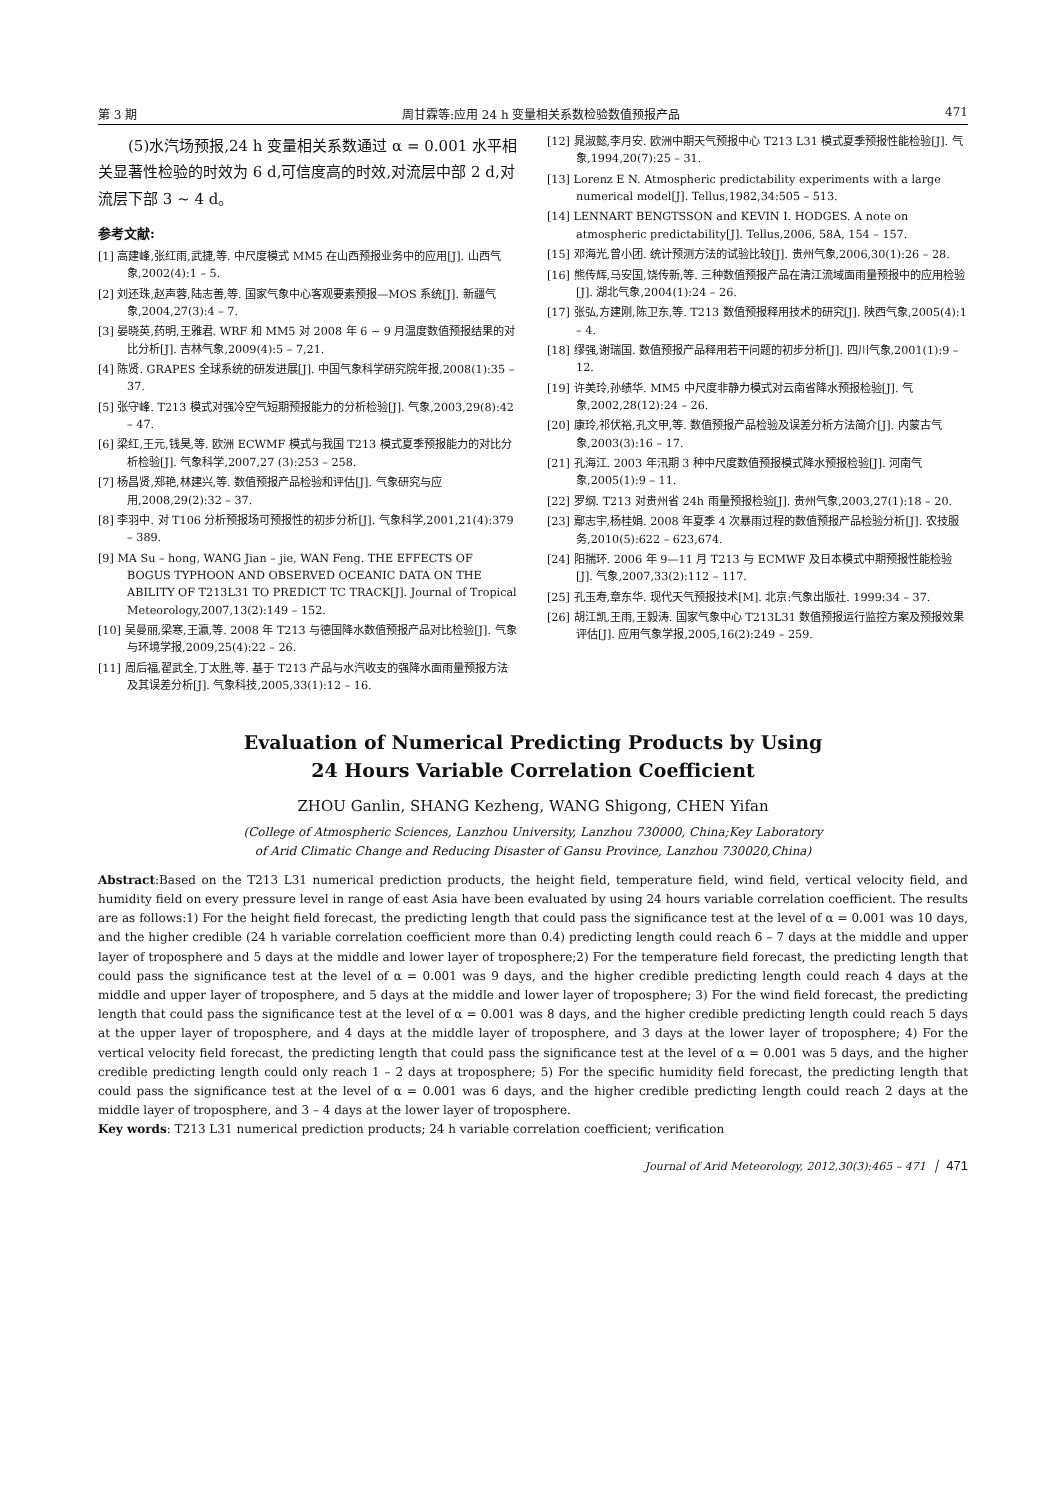第 3 期 周甘霖等:应用 24 h 变量相关系数检验数值预报产品 471
(5)水汽场预报,24 h 变量相关系数通过 α = 0.001 水平相关显著性检验的时效为 6 d,可信度高的时效,对流层中部 2 d,对流层下部 3 ~ 4 d。
参考文献:
[1] 高建峰,张红雨,武捷,等. 中尺度模式 MM5 在山西预报业务中的应用[J]. 山西气象,2002(4):1 – 5.
[2] 刘还珠,赵声蓉,陆志善,等. 国家气象中心客观要素预报—MOS 系统[J]. 新疆气象,2004,27(3):4 – 7.
[3] 晏晓英,药明,王雅君. WRF 和 MM5 对 2008 年 6 ~ 9 月温度数值预报结果的对比分析[J]. 吉林气象,2009(4):5 – 7,21.
[4] 陈贤. GRAPES 全球系统的研发进展[J]. 中国气象科学研究院年报,2008(1):35 – 37.
[5] 张守峰. T213 模式对强冷空气短期预报能力的分析检验[J]. 气象,2003,29(8):42 – 47.
[6] 梁红,王元,钱昊,等. 欧洲 ECWMF 模式与我国 T213 模式夏季预报能力的对比分析检验[J]. 气象科学,2007,27 (3):253 – 258.
[7] 杨昌贤,郑艳,林建兴,等. 数值预报产品检验和评估[J]. 气象研究与应用,2008,29(2):32 – 37.
[8] 李羽中. 对 T106 分析预报场可预报性的初步分析[J]. 气象科学,2001,21(4):379 – 389.
[9] MA Su – hong, WANG Jian – jie, WAN Feng. THE EFFECTS OF BOGUS TYPHOON AND OBSERVED OCEANIC DATA ON THE ABILITY OF T213L31 TO PREDICT TC TRACK[J]. Journal of Tropical Meteorology,2007,13(2):149 – 152.
[10] 吴曼丽,梁寒,王瀛,等. 2008 年 T213 与德国降水数值预报产品对比检验[J]. 气象与环境学报,2009,25(4):22 – 26.
[11] 周后福,翟武全,丁太胜,等. 基于 T213 产品与水汽收支的强降水面雨量预报方法及其误差分析[J]. 气象科技,2005,33(1):12 – 16.
[12] 晁淑懿,李月安. 欧洲中期天气预报中心 T213 L31 模式夏季预报性能检验[J]. 气象,1994,20(7):25 – 31.
[13] Lorenz E N. Atmospheric predictability experiments with a large numerical model[J]. Tellus,1982,34:505 – 513.
[14] LENNART BENGTSSON and KEVIN I. HODGES. A note on atmospheric predictability[J]. Tellus,2006, 58A, 154 – 157.
[15] 邓海光,曾小团. 统计预测方法的试验比较[J]. 贵州气象,2006,30(1):26 – 28.
[16] 熊传辉,马安国,饶传新,等. 三种数值预报产品在清江流域面雨量预报中的应用检验[J]. 湖北气象,2004(1):24 – 26.
[17] 张弘,方建刚,陈卫东,等. T213 数值预报释用技术的研究[J]. 陕西气象,2005(4):1 – 4.
[18] 缪强,谢瑞国. 数值预报产品释用若干问题的初步分析[J]. 四川气象,2001(1):9 – 12.
[19] 许美玲,孙绩华. MM5 中尺度非静力模式对云南省降水预报检验[J]. 气象,2002,28(12):24 – 26.
[20] 康玲,祁伏裕,孔文甲,等. 数值预报产品检验及误差分析方法简介[J]. 内蒙古气象,2003(3):16 – 17.
[21] 孔海江. 2003 年汛期 3 种中尺度数值预报模式降水预报检验[J]. 河南气象,2005(1):9 – 11.
[22] 罗纲. T213 对贵州省 24h 雨量预报检验[J]. 贵州气象,2003,27(1):18 – 20.
[23] 鄢志宇,杨桂娟. 2008 年夏季 4 次暴雨过程的数值预报产品检验分析[J]. 农技服务,2010(5):622 – 623,674.
[24] 阳揣环. 2006 年 9—11 月 T213 与 ECMWF 及日本模式中期预报性能检验[J]. 气象,2007,33(2):112 – 117.
[25] 孔玉寿,章东华. 现代天气预报技术[M]. 北京:气象出版社. 1999:34 – 37.
[26] 胡江凯,王雨,王毅涛. 国家气象中心 T213L31 数值预报运行监控方案及预报效果评估[J]. 应用气象学报,2005,16(2):249 – 259.
Evaluation of Numerical Predicting Products by Using
24 Hours Variable Correlation Coefficient
ZHOU Ganlin, SHANG Kezheng, WANG Shigong, CHEN Yifan
(College of Atmospheric Sciences, Lanzhou University, Lanzhou 730000, China;Key Laboratory
of Arid Climatic Change and Reducing Disaster of Gansu Province, Lanzhou 730020,China)
Abstract:Based on the T213 L31 numerical prediction products, the height field, temperature field, wind field, vertical velocity field, and humidity field on every pressure level in range of east Asia have been evaluated by using 24 hours variable correlation coefficient. The results are as follows:1) For the height field forecast, the predicting length that could pass the significance test at the level of α = 0.001 was 10 days, and the higher credible (24 h variable correlation coefficient more than 0.4) predicting length could reach 6 – 7 days at the middle and upper layer of troposphere and 5 days at the middle and lower layer of troposphere;2) For the temperature field forecast, the predicting length that could pass the significance test at the level of α = 0.001 was 9 days, and the higher credible predicting length could reach 4 days at the middle and upper layer of troposphere, and 5 days at the middle and lower layer of troposphere; 3) For the wind field forecast, the predicting length that could pass the significance test at the level of α = 0.001 was 8 days, and the higher credible predicting length could reach 5 days at the upper layer of troposphere, and 4 days at the middle layer of troposphere, and 3 days at the lower layer of troposphere; 4) For the vertical velocity field forecast, the predicting length that could pass the significance test at the level of α = 0.001 was 5 days, and the higher credible predicting length could only reach 1 – 2 days at troposphere; 5) For the specific humidity field forecast, the predicting length that could pass the significance test at the level of α = 0.001 was 6 days, and the higher credible predicting length could reach 2 days at the middle layer of troposphere, and 3 – 4 days at the lower layer of troposphere.
Key words: T213 L31 numerical prediction products; 24 h variable correlation coefficient; verification
Journal of Arid Meteorology, 2012,30(3):465 – 471 │ 471